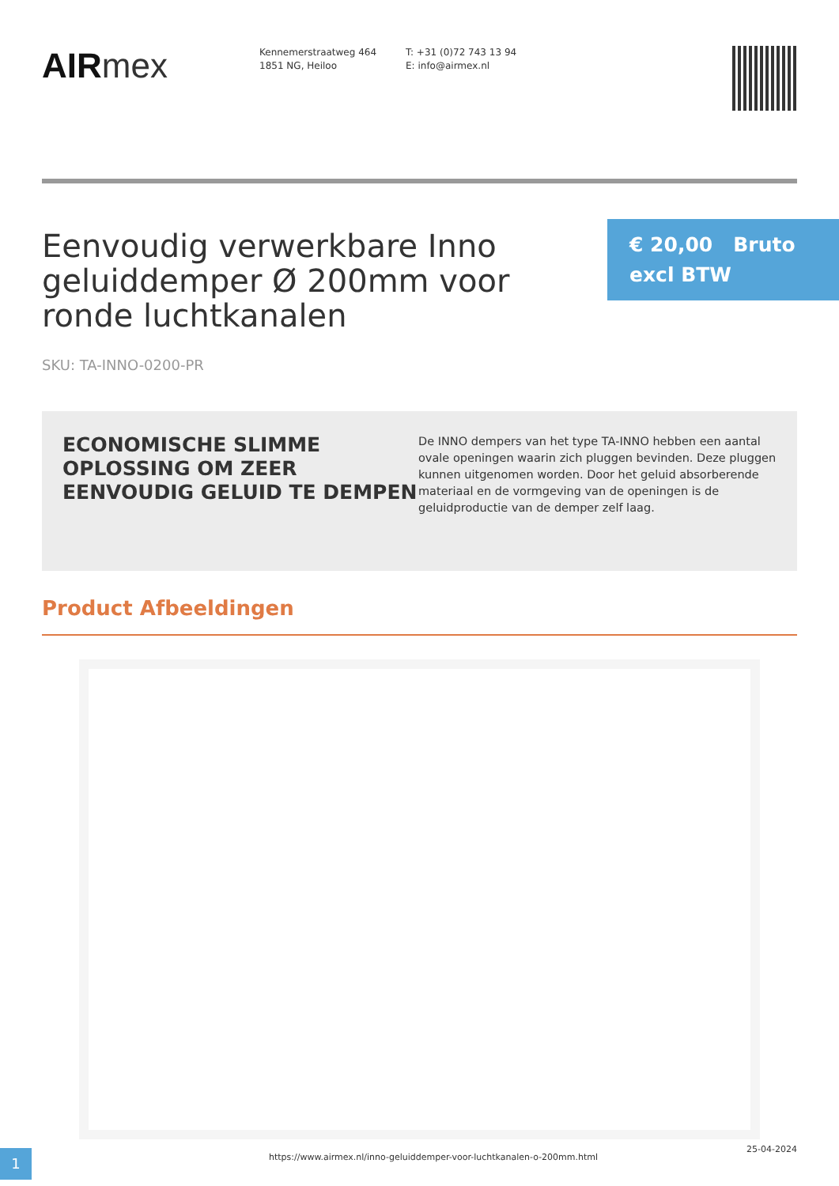AIRmex
Kennemerstraatweg 464
1851 NG, Heiloo
T: +31 (0)72 743 13 94
E: info@airmex.nl
Eenvoudig verwerkbare Inno geluiddemper Ø 200mm voor ronde luchtkanalen
€ 20,00 Bruto excl BTW
SKU: TA-INNO-0200-PR
ECONOMISCHE SLIMME OPLOSSING OM ZEER EENVOUDIG GELUID TE DEMPEN
De INNO dempers van het type TA-INNO hebben een aantal ovale openingen waarin zich pluggen bevinden. Deze pluggen kunnen uitgenomen worden. Door het geluid absorberende materiaal en de vormgeving van de openingen is de geluidproductie van de demper zelf laag.
Product Afbeeldingen
1
https://www.airmex.nl/inno-geluiddemper-voor-luchtkanalen-o-200mm.html
25-04-2024